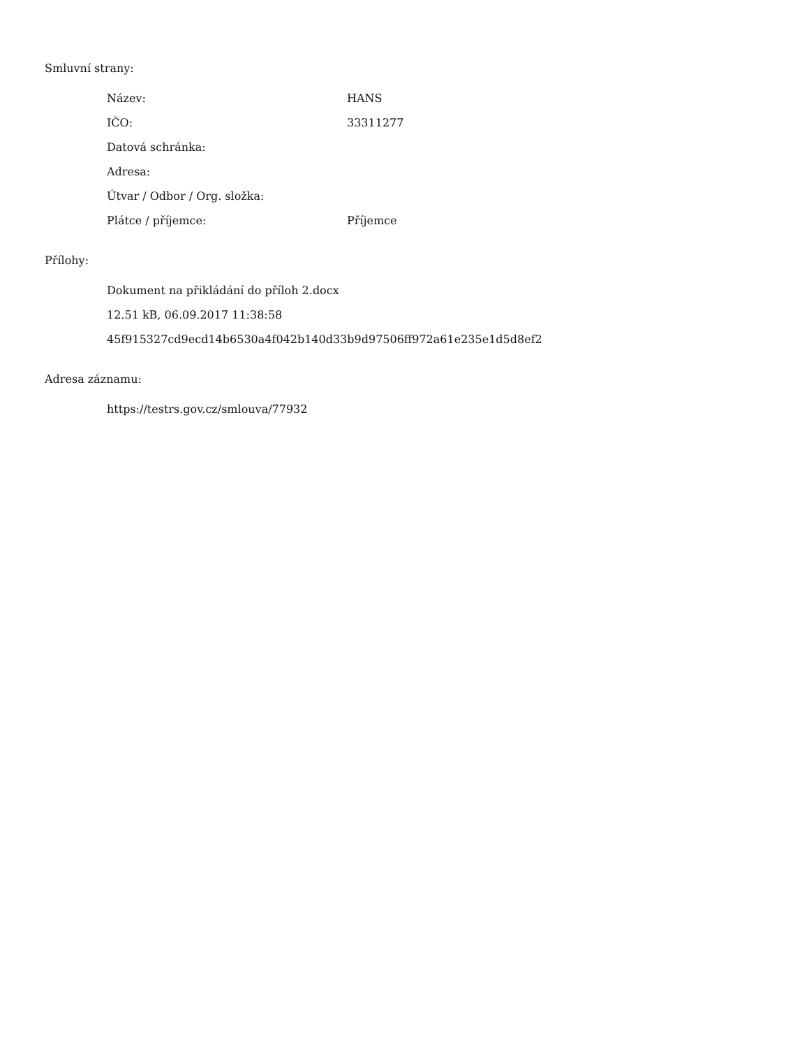Smluvní strany:
| Název: | HANS |
| IČO: | 33311277 |
| Datová schránka: | |
| Adresa: | |
| Útvar / Odbor / Org. složka: | |
| Plátce / příjemce: | Příjemce |
Přílohy:
Dokument na přikládání do příloh 2.docx
12.51 kB, 06.09.2017 11:38:58
45f915327cd9ecd14b6530a4f042b140d33b9d97506ff972a61e235e1d5d8ef2
Adresa záznamu:
https://testrs.gov.cz/smlouva/77932